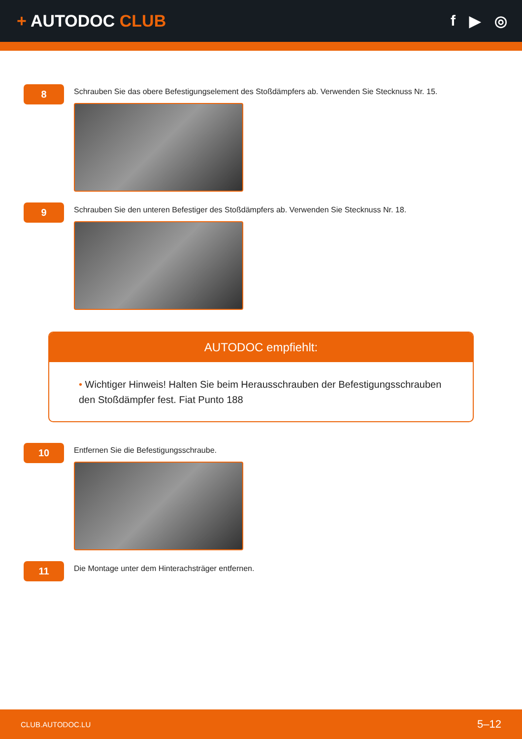+ AUTODOC CLUB f ▶ ◎
8
Schrauben Sie das obere Befestigungselement des Stoßdämpfers ab. Verwenden Sie Stecknuss Nr. 15.
9
Schrauben Sie den unteren Befestiger des Stoßdämpfers ab. Verwenden Sie Stecknuss Nr. 18.
AUTODOC empfiehlt:
• Wichtiger Hinweis! Halten Sie beim Herausschrauben der Befestigungsschrauben den Stoßdämpfer fest. Fiat Punto 188
10
Entfernen Sie die Befestigungsschraube.
11
Die Montage unter dem Hinterachsträger entfernen.
CLUB.AUTODOC.LU 5–12